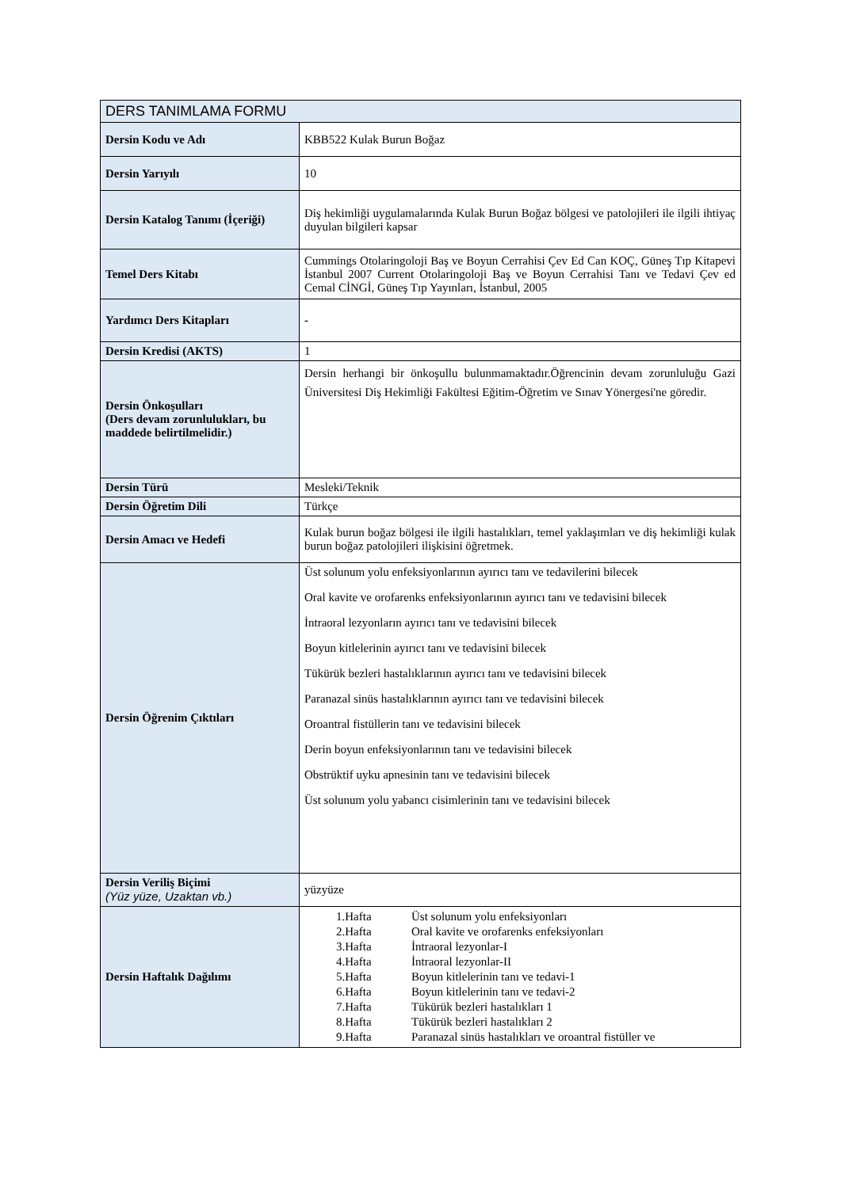| DERS TANIMLAMA FORMU | |
| --- | --- |
| Dersin Kodu ve Adı | KBB522 Kulak Burun Boğaz |
| Dersin Yarıyılı | 10 |
| Dersin Katalog Tanımı (İçeriği) | Diş hekimliği uygulamalarında Kulak Burun Boğaz bölgesi ve patolojileri ile ilgili ihtiyaç duyulan bilgileri kapsar |
| Temel Ders Kitabı | Cummings Otolaringoloji Baş ve Boyun Cerrahisi Çev Ed Can KOÇ, Güneş Tıp Kitapevi İstanbul 2007 Current Otolaringoloji Baş ve Boyun Cerrahisi Tanı ve Tedavi Çev ed Cemal CİNGİ, Güneş Tıp Yayınları, İstanbul, 2005 |
| Yardımcı Ders Kitapları | - |
| Dersin Kredisi (AKTS) | 1 |
| Dersin Önkoşulları (Ders devam zorunlulukları, bu maddede belirtilmelidir.) | Dersin herhangi bir önkoşullu bulunmamaktadır.Öğrencinin devam zorunluluğu Gazi Üniversitesi Diş Hekimliği Fakültesi Eğitim-Öğretim ve Sınav Yönergesi'ne göredir. |
| Dersin Türü | Mesleki/Teknik |
| Dersin Öğretim Dili | Türkçe |
| Dersin Amacı ve Hedefi | Kulak burun boğaz bölgesi ile ilgili hastalıkları, temel yaklaşımları ve diş hekimliği kulak burun boğaz patolojileri ilişkisini öğretmek. |
| Dersin Öğrenim Çıktıları | Üst solunum yolu enfeksiyonlarının ayırıcı tanı ve tedavilerini bilecek Oral kavite ve orofarenks enfeksiyonlarının ayırıcı tanı ve tedavisini bilecek İntraoral lezyonların ayırıcı tanı ve tedavisini bilecek Boyun kitlelerinin ayırıcı tanı ve tedavisini bilecek Tükürük bezleri hastalıklarının ayırıcı tanı ve tedavisini bilecek Paranazal sinüs hastalıklarının ayırıcı tanı ve tedavisini bilecek Oroantral fistüllerin tanı ve tedavisini bilecek Derin boyun enfeksiyonlarının tanı ve tedavisini bilecek Obstrüktif uyku apnesinin tanı ve tedavisini bilecek Üst solunum yolu yabancı cisimlerinin tanı ve tedavisini bilecek |
| Dersin Veriliş Biçimi (Yüz yüze, Uzaktan vb.) | yüzyüze |
| Dersin Haftalık Dağılımı | / 1.Hafta / Üst solunum yolu enfeksiyonları / / 2.Hafta / Oral kavite ve orofarenks enfeksiyonları / / 3.Hafta / İntraoral lezyonlar-I / / 4.Hafta / İntraoral lezyonlar-II / / 5.Hafta / Boyun kitlelerinin tanı ve tedavi-1 / / 6.Hafta / Boyun kitlelerinin tanı ve tedavi-2 / / 7.Hafta / Tükürük bezleri hastalıkları 1 / / 8.Hafta / Tükürük bezleri hastalıkları 2 / / 9.Hafta / Paranazal sinüs hastalıkları ve oroantral fistüller ve / |